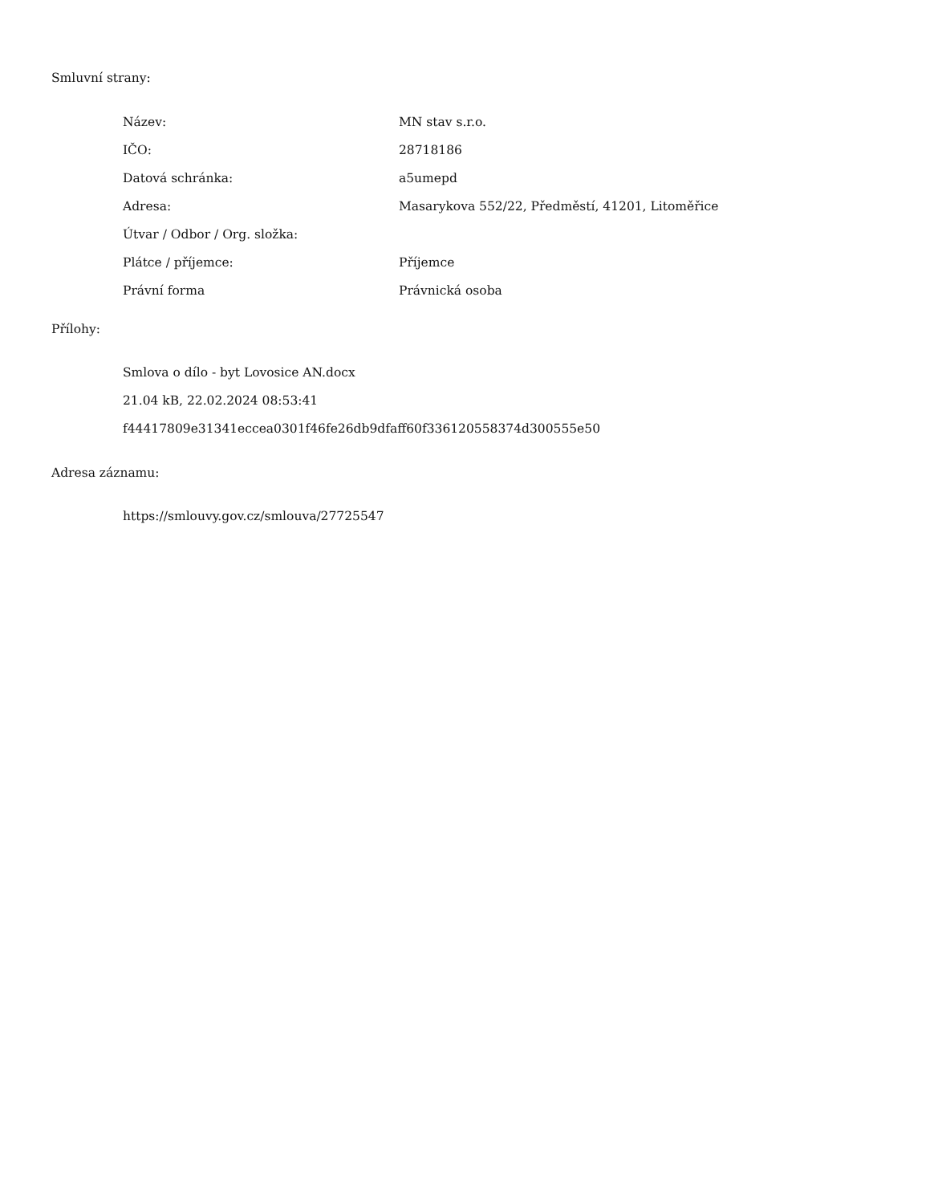Smluvní strany:
| Název: | MN stav s.r.o. |
| IČO: | 28718186 |
| Datová schránka: | a5umepd |
| Adresa: | Masarykova 552/22, Předměstí, 41201, Litoměřice |
| Útvar / Odbor / Org. složka: | |
| Plátce / příjemce: | Příjemce |
| Právní forma | Právnická osoba |
Přílohy:
Smlova o dílo - byt Lovosice AN.docx
21.04 kB, 22.02.2024 08:53:41
f44417809e31341eccea0301f46fe26db9dfaff60f336120558374d300555e50
Adresa záznamu:
https://smlouvy.gov.cz/smlouva/27725547